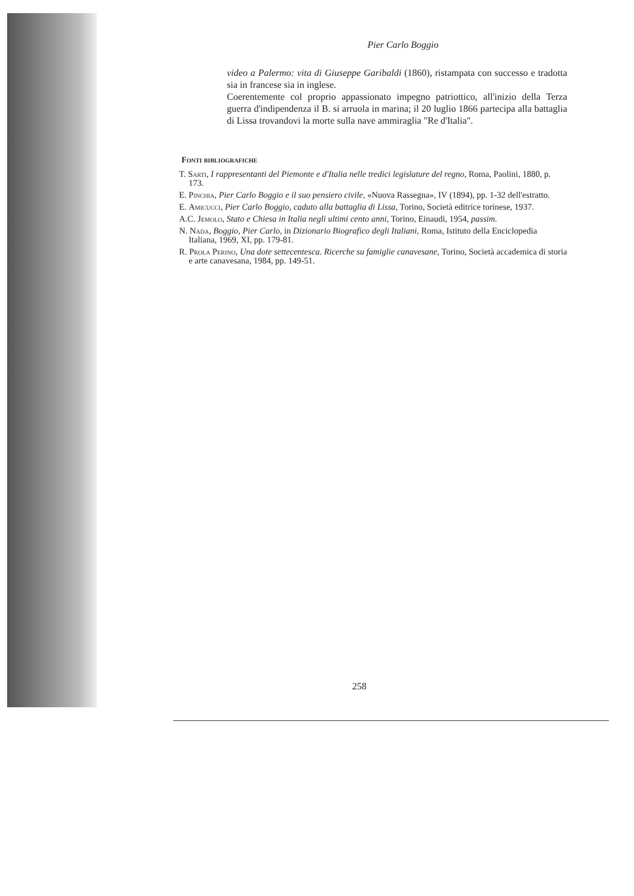Pier Carlo Boggio
video a Palermo: vita di Giuseppe Garibaldi (1860), ristampata con successo e tradotta sia in francese sia in inglese.
Coerentemente col proprio appassionato impegno patriottico, all'inizio della Terza guerra d'indipendenza il B. si arruola in marina; il 20 luglio 1866 partecipa alla battaglia di Lissa trovandovi la morte sulla nave ammiraglia "Re d'Italia".
Fonti bibliografiche
T. Sarti, I rappresentanti del Piemonte e d'Italia nelle tredici legislature del regno, Roma, Paolini, 1880, p. 173.
E. Pinchia, Pier Carlo Boggio e il suo pensiero civile, «Nuova Rassegna», IV (1894), pp. 1-32 dell'estratto.
E. Amicucci, Pier Carlo Boggio, caduto alla battaglia di Lissa, Torino, Società editrice torinese, 1937.
A.C. Jemolo, Stato e Chiesa in Italia negli ultimi cento anni, Torino, Einaudi, 1954, passim.
N. Nada, Boggio, Pier Carlo, in Dizionario Biografico degli Italiani, Roma, Istituto della Enciclopedia Italiana, 1969, XI, pp. 179-81.
R. Prola Perino, Una dote settecentesca. Ricerche su famiglie canavesane, Torino, Società accademica di storia e arte canavesana, 1984, pp. 149-51.
258